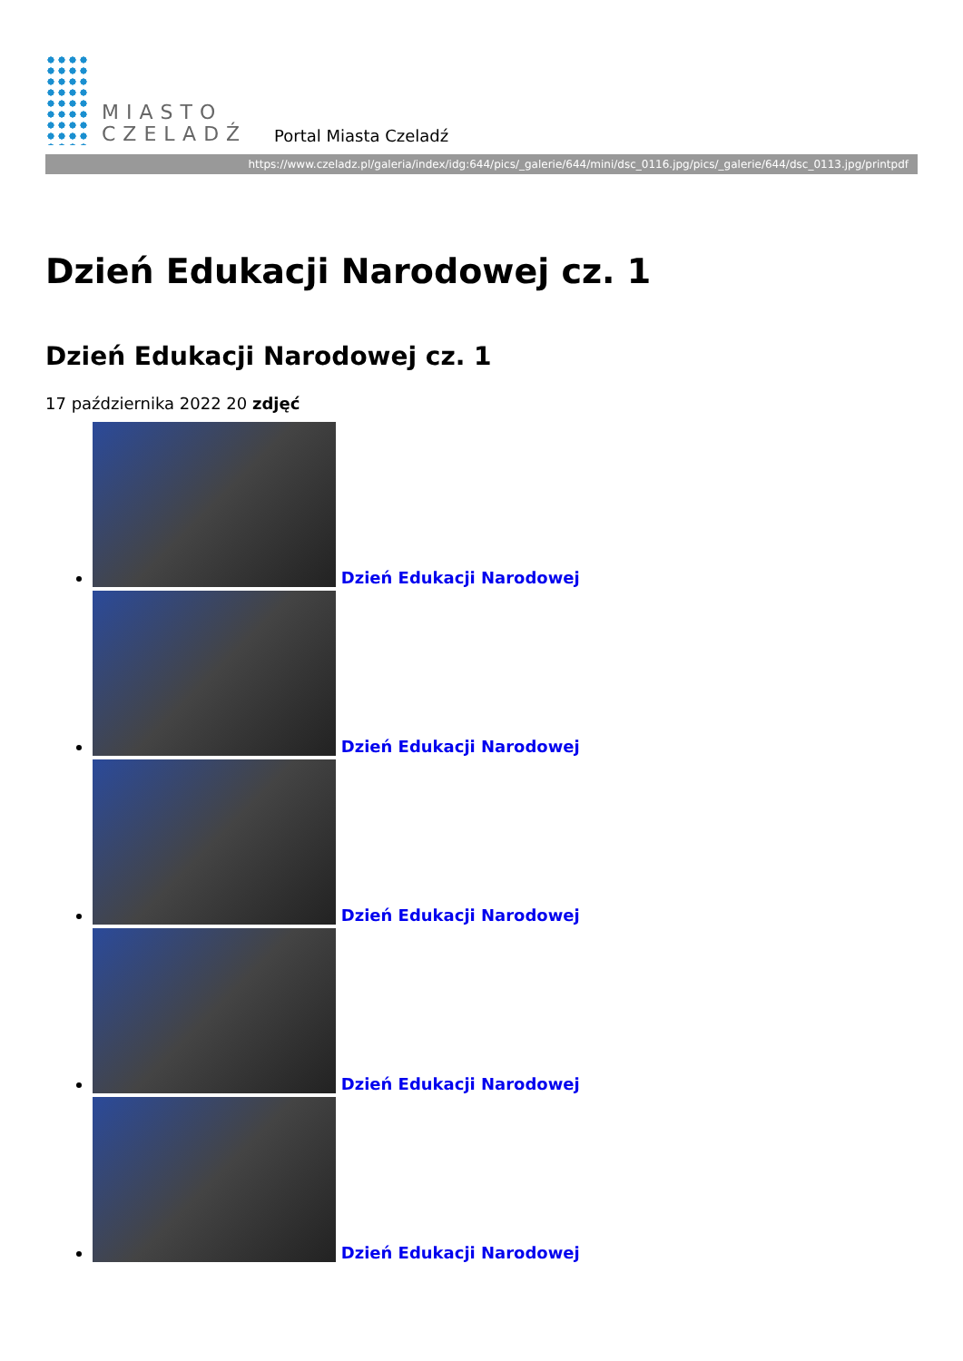MIASTO
CZELADŹ
Portal Miasta Czeladź
https://www.czeladz.pl/galeria/index/idg:644/pics/_galerie/644/mini/dsc_0116.jpg/pics/_galerie/644/dsc_0113.jpg/printpdf
Dzień Edukacji Narodowej cz. 1
Dzień Edukacji Narodowej cz. 1
17 października 2022 20 zdjęć
Dzień Edukacji Narodowej
Dzień Edukacji Narodowej
Dzień Edukacji Narodowej
Dzień Edukacji Narodowej
Dzień Edukacji Narodowej